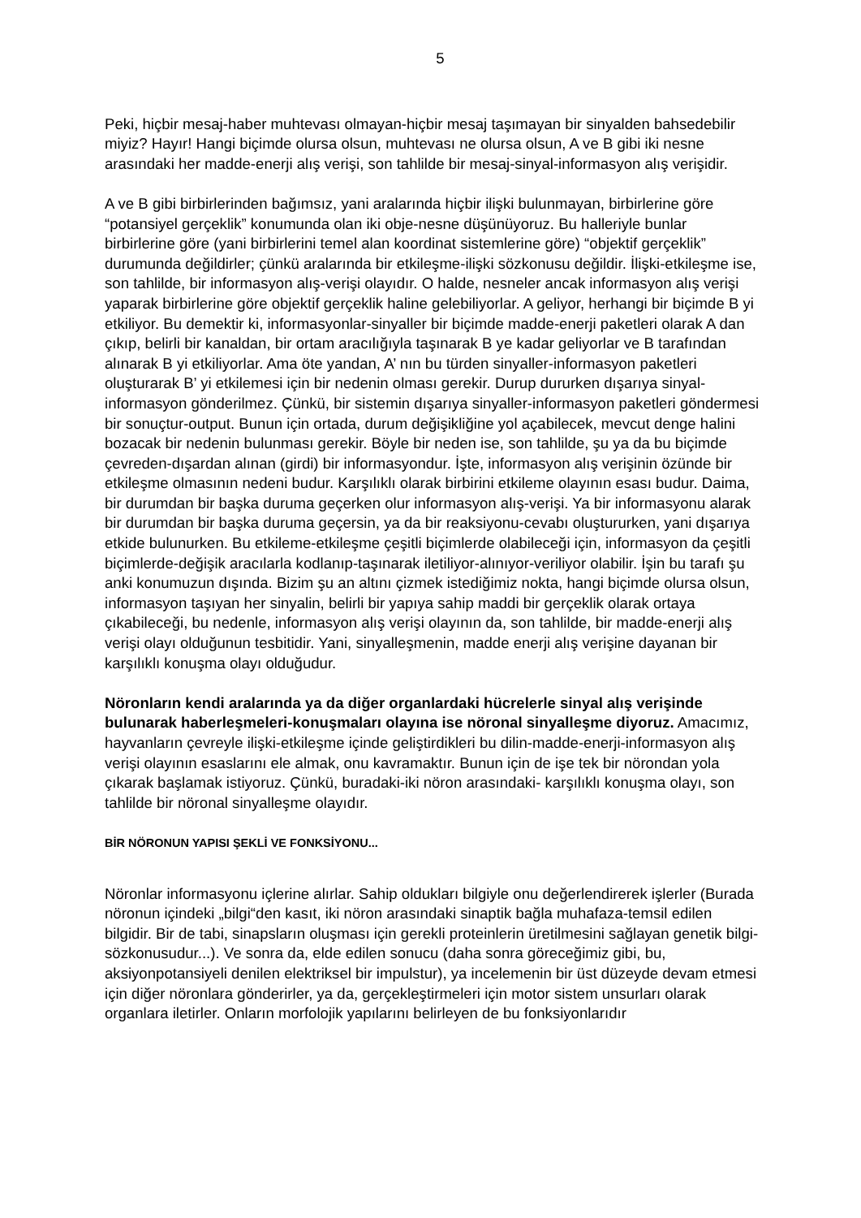5
Peki, hiçbir mesaj-haber muhtevası olmayan-hiçbir mesaj taşımayan bir sinyalden bahsedebilir miyiz? Hayır! Hangi biçimde olursa olsun, muhtevası ne olursa olsun, A ve B gibi iki nesne arasındaki her madde-enerji alış verişi, son tahlilde bir mesaj-sinyal-informasyon alış verişidir.
A ve B gibi birbirlerinden bağımsız, yani aralarında hiçbir ilişki bulunmayan, birbirlerine göre “potansiyel gerçeklik” konumunda olan iki obje-nesne düşünüyoruz. Bu halleriyle bunlar birbirlerine göre (yani birbirlerini temel alan koordinat sistemlerine göre) “objektif gerçeklik” durumunda değildirler; çünkü aralarında bir etkileşme-ilişki sözkonusu değildir. İlişki-etkileşme ise, son tahlilde, bir informasyon alış-verişi olayıdır. O halde, nesneler ancak informasyon alış verişi yaparak birbirlerine göre objektif gerçeklik haline gelebiliyorlar. A geliyor, herhangi bir biçimde B yi etkiliyor. Bu demektir ki, informasyonlar-sinyaller bir biçimde madde-enerji paketleri olarak A dan çıkıp, belirli bir kanaldan, bir ortam aracılığıyla taşınarak B ye kadar geliyorlar ve B tarafından alınarak B yi etkiliyorlar. Ama öte yandan, A’ nın bu türden sinyaller-informasyon paketleri oluşturarak B’ yi etkilemesi için bir nedenin olması gerekir. Durup dururken dışarıya sinyal-informasyon gönderilmez. Çünkü, bir sistemin dışarıya sinyaller-informasyon paketleri göndermesi bir sonuçtur-output. Bunun için ortada, durum değişikliğine yol açabilecek, mevcut denge halini bozacak bir nedenin bulunması gerekir. Böyle bir neden ise, son tahlilde, şu ya da bu biçimde çevreden-dışardan alınan (girdi) bir informasyondur. İşte, informasyon alış verişinin özünde bir etkileşme olmasının nedeni budur. Karşılıklı olarak birbirini etkileme olayının esası budur. Daima, bir durumdan bir başka duruma geçerken olur informasyon alış-verişi. Ya bir informasyonu alarak bir durumdan bir başka duruma geçersin, ya da bir reaksiyonu-cevabı oluştururken, yani dışarıya etkide bulunurken. Bu etkileme-etkileşme çeşitli biçimlerde olabileceği için, informasyon da çeşitli biçimlerde-değişik aracılarla kodlanıp-taşınarak iletiliyor-alınıyor-veriliyor olabilir. İşin bu tarafı şu anki konumuzun dışında. Bizim şu an altını çizmek istediğimiz nokta, hangi biçimde olursa olsun, informasyon taşıyan her sinyalin, belirli bir yapıya sahip maddi bir gerçeklik olarak ortaya çıkabileceği, bu nedenle, informasyon alış verişi olayının da, son tahlilde, bir madde-enerji alış verişi olayı olduğunun tesbitidir. Yani, sinyalleşmenin, madde enerji alış verişine dayanan bir karşılıklı konuşma olayı olduğudur.
Nöronların kendi aralarında ya da diğer organlardaki hücrelerle sinyal alış verişinde bulunarak haberleşmeleri-konuşmaları olayına ise nöronal sinyalleşme diyoruz. Amacımız, hayvanların çevreyle ilişki-etkileşme içinde geliştirdikleri bu dilin-madde-enerji-informasyon alış verişi olayının esaslarını ele almak, onu kavramaktır. Bunun için de işe tek bir nörondan yola çıkarak başlamak istiyoruz. Çünkü, buradaki-iki nöron arasındaki- karşılıklı konuşma olayı, son tahlilde bir nöronal sinyalleşme olayıdır.
BİR NÖRONUN YAPISI ŞEKLİ VE FONKSİYONU...
Nöronlar informasyonu içlerine alırlar. Sahip oldukları bilgiyle onu değerlendirerek işlerler (Burada nöronun içindeki „bilgi“den kasıt, iki nöron arasındaki sinaptik bağla muhafaza-temsil edilen bilgidir. Bir de tabi, sinapsların oluşması için gerekli proteinlerin üretilmesini sağlayan genetik bilgi-sözkonusudur...). Ve sonra da, elde edilen sonucu (daha sonra göreceğimiz gibi, bu, aksiyonpotansiyeli denilen elektriksel bir impulstur), ya incelemenin bir üst düzeyde devam etmesi için diğer nöronlara gönderirler, ya da, gerçekleştirmeleri için motor sistem unsurları olarak organlara iletirler. Onların morfolojik yapılarını belirleyen de bu fonksiyonlarıdır